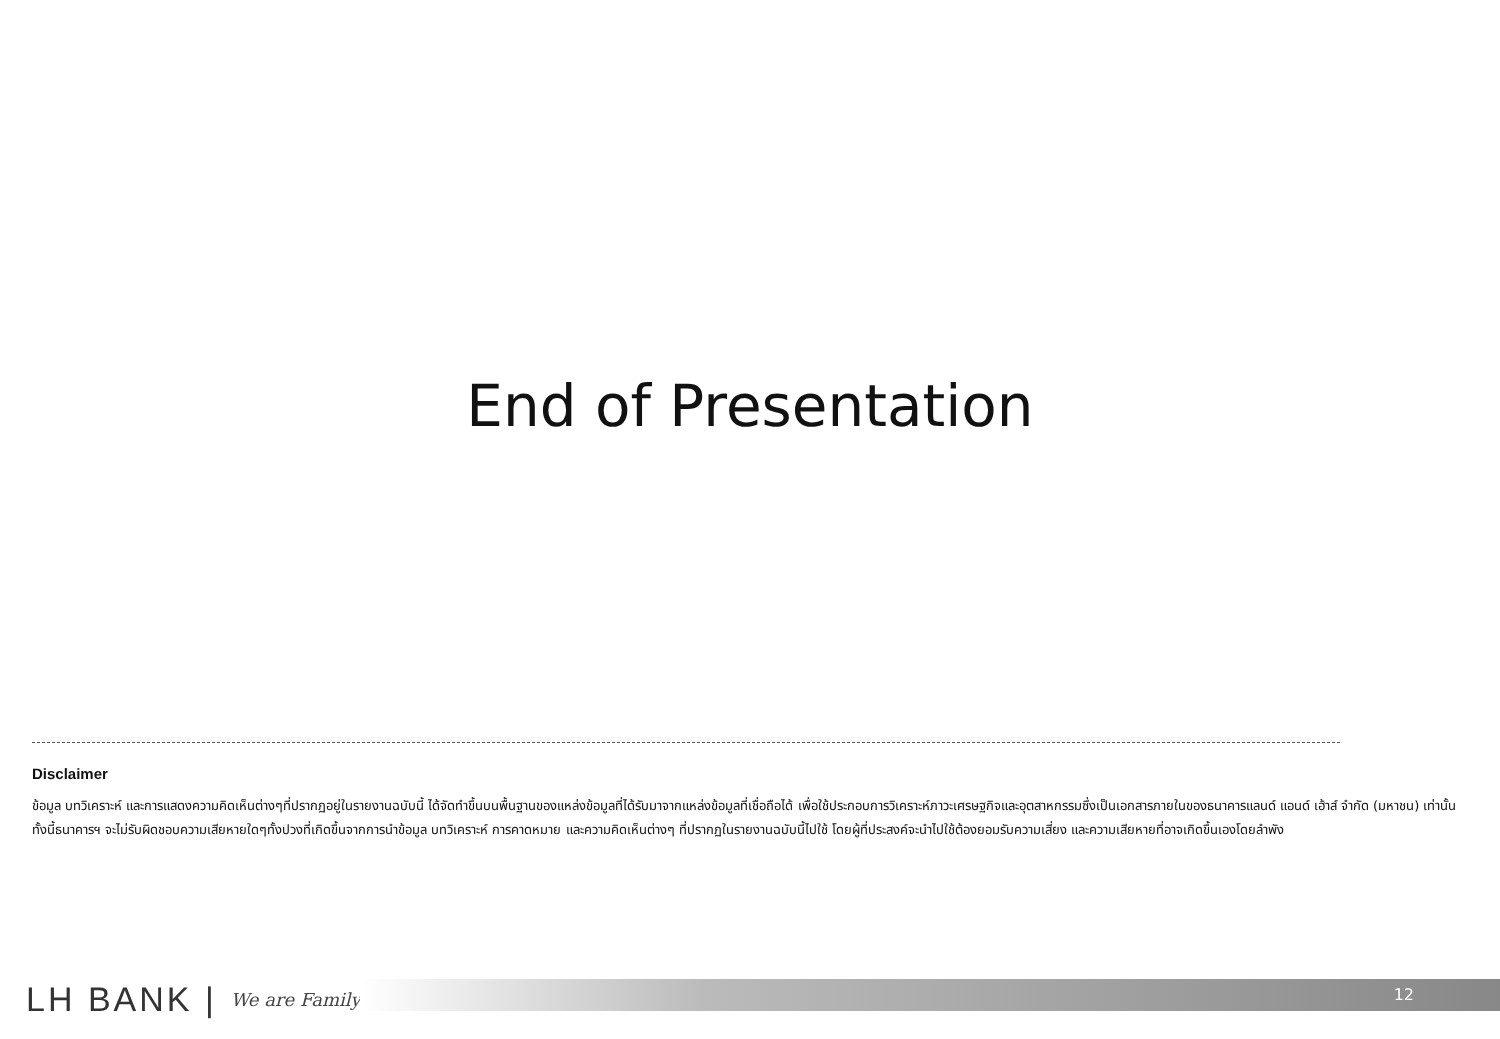End of Presentation
Disclaimer
ข้อมูล บทวิเคราะห์ และการแสดงความคิดเห็นต่างๆที่ปรากฏอยู่ในรายงานฉบับนี้ ได้จัดทำขึ้นบนพื้นฐานของแหล่งข้อมูลที่ได้รับมาจากแหล่งข้อมูลที่เชื่อถือได้ เพื่อใช้ประกอบการวิเคราะห์ภาวะเศรษฐกิจและอุตสาหกรรมซึ่งเป็นเอกสารภายในของธนาคารแลนด์ แอนด์ เฮ้าส์ จำกัด (มหาชน) เท่านั้น ทั้งนี้ธนาคารฯ จะไม่รับผิดชอบความเสียหายใดๆทั้งปวงที่เกิดขึ้นจากการนำข้อมูล บทวิเคราะห์ การคาดหมาย และความคิดเห็นต่างๆ ที่ปรากฏในรายงานฉบับนี้ไปใช้ โดยผู้ที่ประสงค์จะนำไปใช้ต้องยอมรับความเสี่ยง และความเสียหายที่อาจเกิดขึ้นเองโดยลำพัง
LH BANK | We are Family
12